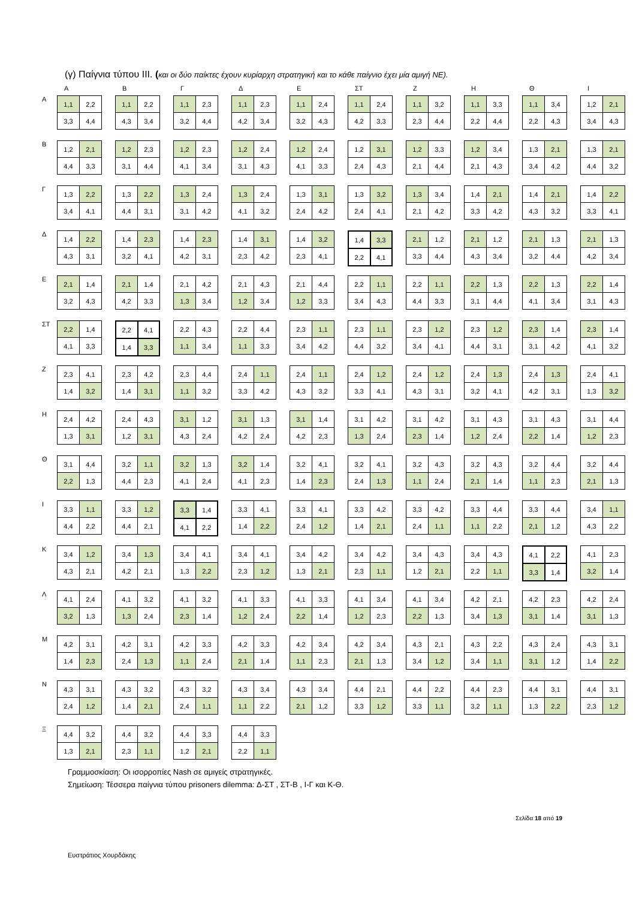(γ) Παίγνια τύπου ΙΙΙ. (και οι δύο παίκτες έχουν κυρίαρχη στρατηγική και το κάθε παίγνιο έχει μία αμιγή ΝΕ).
ΑΒΓΔΕ ΣΤ ΖΗΘΙ
Α
| 1,1 | 2,2 |
| 3,3 | 4,4 |
| 1,1 | 2,2 |
| 4,3 | 3,4 |
| 1,1 | 2,3 |
| 3,2 | 4,4 |
| 1,1 | 2,3 |
| 4,2 | 3,4 |
| 1,1 | 2,4 |
| 3,2 | 4,3 |
| 1,1 | 2,4 |
| 4,2 | 3,3 |
| 1,1 | 3,2 |
| 2,3 | 4,4 |
| 1,1 | 3,3 |
| 2,2 | 4,4 |
| 1,1 | 3,4 |
| 2,2 | 4,3 |
| 1,2 | 2,1 |
| 3,4 | 4,3 |
Β
| 1,2 | 2,1 |
| 4,4 | 3,3 |
| 1,2 | 2,3 |
| 3,1 | 4,4 |
| 1,2 | 2,3 |
| 4,1 | 3,4 |
| 1,2 | 2,4 |
| 3,1 | 4,3 |
| 1,2 | 2,4 |
| 4,1 | 3,3 |
| 1,2 | 3,1 |
| 2,4 | 4,3 |
| 1,2 | 3,3 |
| 2,1 | 4,4 |
| 1,2 | 3,4 |
| 2,1 | 4,3 |
| 1,3 | 2,1 |
| 3,4 | 4,2 |
| 1,3 | 2,1 |
| 4,4 | 3,2 |
Γ
| 1,3 | 2,2 |
| 3,4 | 4,1 |
| 1,3 | 2,2 |
| 4,4 | 3,1 |
| 1,3 | 2,4 |
| 3,1 | 4,2 |
| 1,3 | 2,4 |
| 4,1 | 3,2 |
| 1,3 | 3,1 |
| 2,4 | 4,2 |
| 1,3 | 3,2 |
| 2,4 | 4,1 |
| 1,3 | 3,4 |
| 2,1 | 4,2 |
| 1,4 | 2,1 |
| 3,3 | 4,2 |
| 1,4 | 2,1 |
| 4,3 | 3,2 |
| 1,4 | 2,2 |
| 3,3 | 4,1 |
Δ
| 1,4 | 2,2 |
| 4,3 | 3,1 |
| 1,4 | 2,3 |
| 3,2 | 4,1 |
| 1,4 | 2,3 |
| 4,2 | 3,1 |
| 1,4 | 3,1 |
| 2,3 | 4,2 |
| 1,4 | 3,2 |
| 2,3 | 4,1 |
| 1,4 | 3,3 |
| 2,2 | 4,1 |
| 2,1 | 1,2 |
| 3,3 | 4,4 |
| 2,1 | 1,2 |
| 4,3 | 3,4 |
| 2,1 | 1,3 |
| 3,2 | 4,4 |
| 2,1 | 1,3 |
| 4,2 | 3,4 |
Ε
| 2,1 | 1,4 |
| 3,2 | 4,3 |
| 2,1 | 1,4 |
| 4,2 | 3,3 |
| 2,1 | 4,2 |
| 1,3 | 3,4 |
| 2,1 | 4,3 |
| 1,2 | 3,4 |
| 2,1 | 4,4 |
| 1,2 | 3,3 |
| 2,2 | 1,1 |
| 3,4 | 4,3 |
| 2,2 | 1,1 |
| 4,4 | 3,3 |
| 2,2 | 1,3 |
| 3,1 | 4,4 |
| 2,2 | 1,3 |
| 4,1 | 3,4 |
| 2,2 | 1,4 |
| 3,1 | 4,3 |
ΣΤ
| 2,2 | 1,4 |
| 4,1 | 3,3 |
| 2,2 | 4,1 |
| 1,4 | 3,3 |
| 2,2 | 4,3 |
| 1,1 | 3,4 |
| 2,2 | 4,4 |
| 1,1 | 3,3 |
| 2,3 | 1,1 |
| 3,4 | 4,2 |
| 2,3 | 1,1 |
| 4,4 | 3,2 |
| 2,3 | 1,2 |
| 3,4 | 4,1 |
| 2,3 | 1,2 |
| 4,4 | 3,1 |
| 2,3 | 1,4 |
| 3,1 | 4,2 |
| 2,3 | 1,4 |
| 4,1 | 3,2 |
Ζ
| 2,3 | 4,1 |
| 1,4 | 3,2 |
| 2,3 | 4,2 |
| 1,4 | 3,1 |
| 2,3 | 4,4 |
| 1,1 | 3,2 |
| 2,4 | 1,1 |
| 3,3 | 4,2 |
| 2,4 | 1,1 |
| 4,3 | 3,2 |
| 2,4 | 1,2 |
| 3,3 | 4,1 |
| 2,4 | 1,2 |
| 4,3 | 3,1 |
| 2,4 | 1,3 |
| 3,2 | 4,1 |
| 2,4 | 1,3 |
| 4,2 | 3,1 |
| 2,4 | 4,1 |
| 1,3 | 3,2 |
Η
| 2,4 | 4,2 |
| 1,3 | 3,1 |
| 2,4 | 4,3 |
| 1,2 | 3,1 |
| 3,1 | 1,2 |
| 4,3 | 2,4 |
| 3,1 | 1,3 |
| 4,2 | 2,4 |
| 3,1 | 1,4 |
| 4,2 | 2,3 |
| 3,1 | 4,2 |
| 1,3 | 2,4 |
| 3,1 | 4,2 |
| 2,3 | 1,4 |
| 3,1 | 4,3 |
| 1,2 | 2,4 |
| 3,1 | 4,3 |
| 2,2 | 1,4 |
| 3,1 | 4,4 |
| 1,2 | 2,3 |
Θ
| 3,1 | 4,4 |
| 2,2 | 1,3 |
| 3,2 | 1,1 |
| 4,4 | 2,3 |
| 3,2 | 1,3 |
| 4,1 | 2,4 |
| 3,2 | 1,4 |
| 4,1 | 2,3 |
| 3,2 | 4,1 |
| 1,4 | 2,3 |
| 3,2 | 4,1 |
| 2,4 | 1,3 |
| 3,2 | 4,3 |
| 1,1 | 2,4 |
| 3,2 | 4,3 |
| 2,1 | 1,4 |
| 3,2 | 4,4 |
| 1,1 | 2,3 |
| 3,2 | 4,4 |
| 2,1 | 1,3 |
Ι
| 3,3 | 1,1 |
| 4,4 | 2,2 |
| 3,3 | 1,2 |
| 4,4 | 2,1 |
| 3,3 | 1,4 |
| 4,1 | 2,2 |
| 3,3 | 4,1 |
| 1,4 | 2,2 |
| 3,3 | 4,1 |
| 2,4 | 1,2 |
| 3,3 | 4,2 |
| 1,4 | 2,1 |
| 3,3 | 4,2 |
| 2,4 | 1,1 |
| 3,3 | 4,4 |
| 1,1 | 2,2 |
| 3,3 | 4,4 |
| 2,1 | 1,2 |
| 3,4 | 1,1 |
| 4,3 | 2,2 |
Κ
| 3,4 | 1,2 |
| 4,3 | 2,1 |
| 3,4 | 1,3 |
| 4,2 | 2,1 |
| 3,4 | 4,1 |
| 1,3 | 2,2 |
| 3,4 | 4,1 |
| 2,3 | 1,2 |
| 3,4 | 4,2 |
| 1,3 | 2,1 |
| 3,4 | 4,2 |
| 2,3 | 1,1 |
| 3,4 | 4,3 |
| 1,2 | 2,1 |
| 3,4 | 4,3 |
| 2,2 | 1,1 |
| 4,1 | 2,2 |
| 3,3 | 1,4 |
| 4,1 | 2,3 |
| 3,2 | 1,4 |
Λ
| 4,1 | 2,4 |
| 3,2 | 1,3 |
| 4,1 | 3,2 |
| 1,3 | 2,4 |
| 4,1 | 3,2 |
| 2,3 | 1,4 |
| 4,1 | 3,3 |
| 1,2 | 2,4 |
| 4,1 | 3,3 |
| 2,2 | 1,4 |
| 4,1 | 3,4 |
| 1,2 | 2,3 |
| 4,1 | 3,4 |
| 2,2 | 1,3 |
| 4,2 | 2,1 |
| 3,4 | 1,3 |
| 4,2 | 2,3 |
| 3,1 | 1,4 |
| 4,2 | 2,4 |
| 3,1 | 1,3 |
Μ
| 4,2 | 3,1 |
| 1,4 | 2,3 |
| 4,2 | 3,1 |
| 2,4 | 1,3 |
| 4,2 | 3,3 |
| 1,1 | 2,4 |
| 4,2 | 3,3 |
| 2,1 | 1,4 |
| 4,2 | 3,4 |
| 1,1 | 2,3 |
| 4,2 | 3,4 |
| 2,1 | 1,3 |
| 4,3 | 2,1 |
| 3,4 | 1,2 |
| 4,3 | 2,2 |
| 3,4 | 1,1 |
| 4,3 | 2,4 |
| 3,1 | 1,2 |
| 4,3 | 3,1 |
| 1,4 | 2,2 |
Ν
| 4,3 | 3,1 |
| 2,4 | 1,2 |
| 4,3 | 3,2 |
| 1,4 | 2,1 |
| 4,3 | 3,2 |
| 2,4 | 1,1 |
| 4,3 | 3,4 |
| 1,1 | 2,2 |
| 4,3 | 3,4 |
| 2,1 | 1,2 |
| 4,4 | 2,1 |
| 3,3 | 1,2 |
| 4,4 | 2,2 |
| 3,3 | 1,1 |
| 4,4 | 2,3 |
| 3,2 | 1,1 |
| 4,4 | 3,1 |
| 1,3 | 2,2 |
| 4,4 | 3,1 |
| 2,3 | 1,2 |
Ξ
| 4,4 | 3,2 |
| 1,3 | 2,1 |
| 4,4 | 3,2 |
| 2,3 | 1,1 |
| 4,4 | 3,3 |
| 1,2 | 2,1 |
| 4,4 | 3,3 |
| 2,2 | 1,1 |
Γραμμοσκίαση: Οι ισορροπίες Nash σε αμιγείς στρατηγικές.
Σημείωση: Τέσσερα παίγνια τύπου prisoners dilemma: Δ-ΣΤ , ΣΤ-Β , Ι-Γ και Κ-Θ.
Σελίδα 18 από 19
Ευστράτιος Χουρδάκης